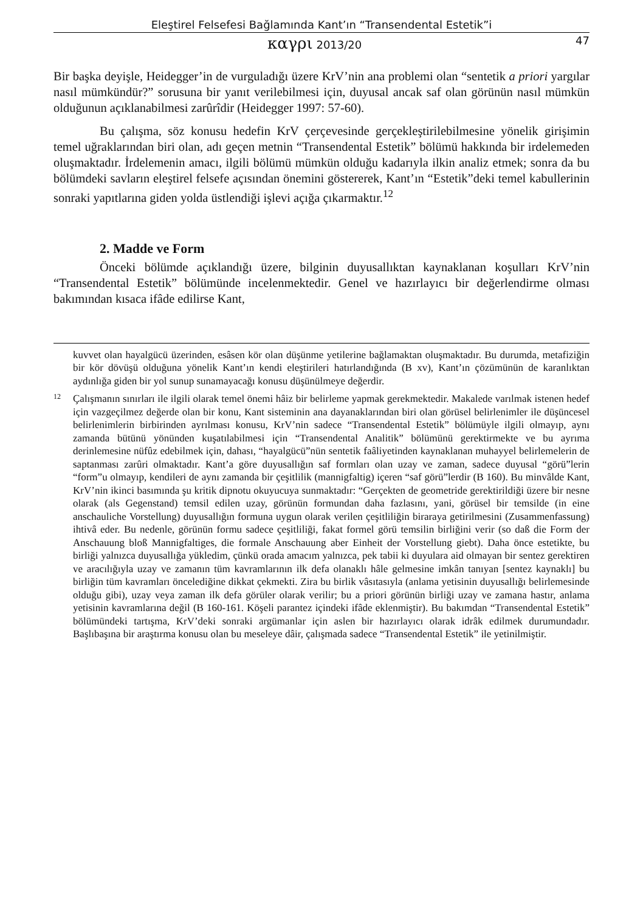Eleştirel Felsefesi Bağlamında Kant’ın “Transendental Estetik”i
καγρι 2013/20 47
Bir başka deyişle, Heidegger’in de vurguladığı üzere KrV’nin ana problemi olan “sentetik a priori yargılar nasıl mümkündür?” sorusuna bir yanıt verilebilmesi için, duyusal ancak saf olan görünün nasıl mümkün olduğunun açıklanabilmesi zarûrîdir (Heidegger 1997: 57-60).
Bu çalışma, söz konusu hedefin KrV çerçevesinde gerçekleştirilebilmesine yönelik girişimin temel uğraklarından biri olan, adı geçen metnin “Transendental Estetik” bölümü hakkında bir irdelemeden oluşmaktadır. İrdelemenin amacı, ilgili bölümü mümkün olduğu kadarıyla ilkin analiz etmek; sonra da bu bölümdeki savların eleştirel felsefe açısından önemini göstererek, Kant’ın “Estetik”deki temel kabullerinin sonraki yapıtlarına giden yolda üstlendiği işlevi açığa çıkarmaktır.<sup>12</sup>
2. Madde ve Form
Önceki bölümde açıklandığı üzere, bilginin duyusallıktan kaynaklanan koşulları KrV’nin “Transendental Estetik” bölümünde incelenmektedir. Genel ve hazırlayıcı bir değerlendirme olması bakımından kısaca ifâde edilirse Kant,
kuvvet olan hayalgücü üzerinden, esâsen kör olan düşünme yetilerine bağlamaktan oluşmaktadır. Bu durumda, metafiziğin bir kör dövüşü olduğuna yönelik Kant’ın kendi eleştirileri hatırlandığında (B xv), Kant’ın çözümünün de karanlıktan aydınlığa giden bir yol sunup sunamayacağı konusu düşünülmeye değerdir.
12 Çalışmanın sınırları ile ilgili olarak temel önemi hâiz bir belirleme yapmak gerekmektedir. Makalede varılmak istenen hedef için vazgeçilmez değerde olan bir konu, Kant sisteminin ana dayanaklarından biri olan görüsel belirlenimler ile düşüncesel belirlenimlerin birbirinden ayrılması konusu, KrV’nin sadece “Transendental Estetik” bölümüyle ilgili olmayıp, aynı zamanda bütünü yönünden kuşatılabilmesi için “Transendental Analitik” bölümünü gerektirmekte ve bu ayrıma derinlemesine nüfûz edebilmek için, dahası, “hayalgücü”nün sentetik faâliyetinden kaynaklanan muhayyel belirlemelerin de saptanması zarûri olmaktadır. Kant’a göre duyusallığın saf formları olan uzay ve zaman, sadece duyusal “görü”lerin “form”u olmayıp, kendileri de aynı zamanda bir çeşitlilik (mannigfaltig) içeren “saf görü”lerdir (B 160). Bu minvâlde Kant, KrV’nin ikinci basımında şu kritik dipnotu okuyucuya sunmaktadır: “Gerçekten de geometride gerektirildiği üzere bir nesne olarak (als Gegenstand) temsil edilen uzay, görünün formundan daha fazlasını, yani, görüsel bir temsilde (in eine anschauliche Vorstellung) duyusallığın formuna uygun olarak verilen çeşitliliğin biraraya getirilmesini (Zusammenfassung) ihtivâ eder. Bu nedenle, görünün formu sadece çeşitliliği, fakat formel görü temsilin birliğini verir (so daß die Form der Anschauung bloß Mannigfaltiges, die formale Anschauung aber Einheit der Vorstellung giebt). Daha önce estetikte, bu birliği yalnızca duyusallığa yükledim, çünkü orada amacım yalnızca, pek tabii ki duyulara aid olmayan bir sentez gerektiren ve aracılığıyla uzay ve zamanın tüm kavramlarının ilk defa olanaklı hâle gelmesine imkân tanıyan [sentez kaynaklı] bu birliğin tüm kavramları öncelediğine dikkat çekmekti. Zira bu birlik vâsıtasıyla (anlama yetisinin duyusallığı belirlemesinde olduğu gibi), uzay veya zaman ilk defa görüler olarak verilir; bu a priori görünün birliği uzay ve zamana hastır, anlama yetisinin kavramlarına değil (B 160-161. Köşeli parantez içindeki ifâde eklenmiştir). Bu bakımdan “Transendental Estetik” bölümündeki tartışma, KrV’deki sonraki argümanlar için aslen bir hazırlayıcı olarak idrâk edilmek durumundadır. Başlıbaşına bir araştırma konusu olan bu meseleye dâir, çalışmada sadece “Transendental Estetik” ile yetinilmiştir.